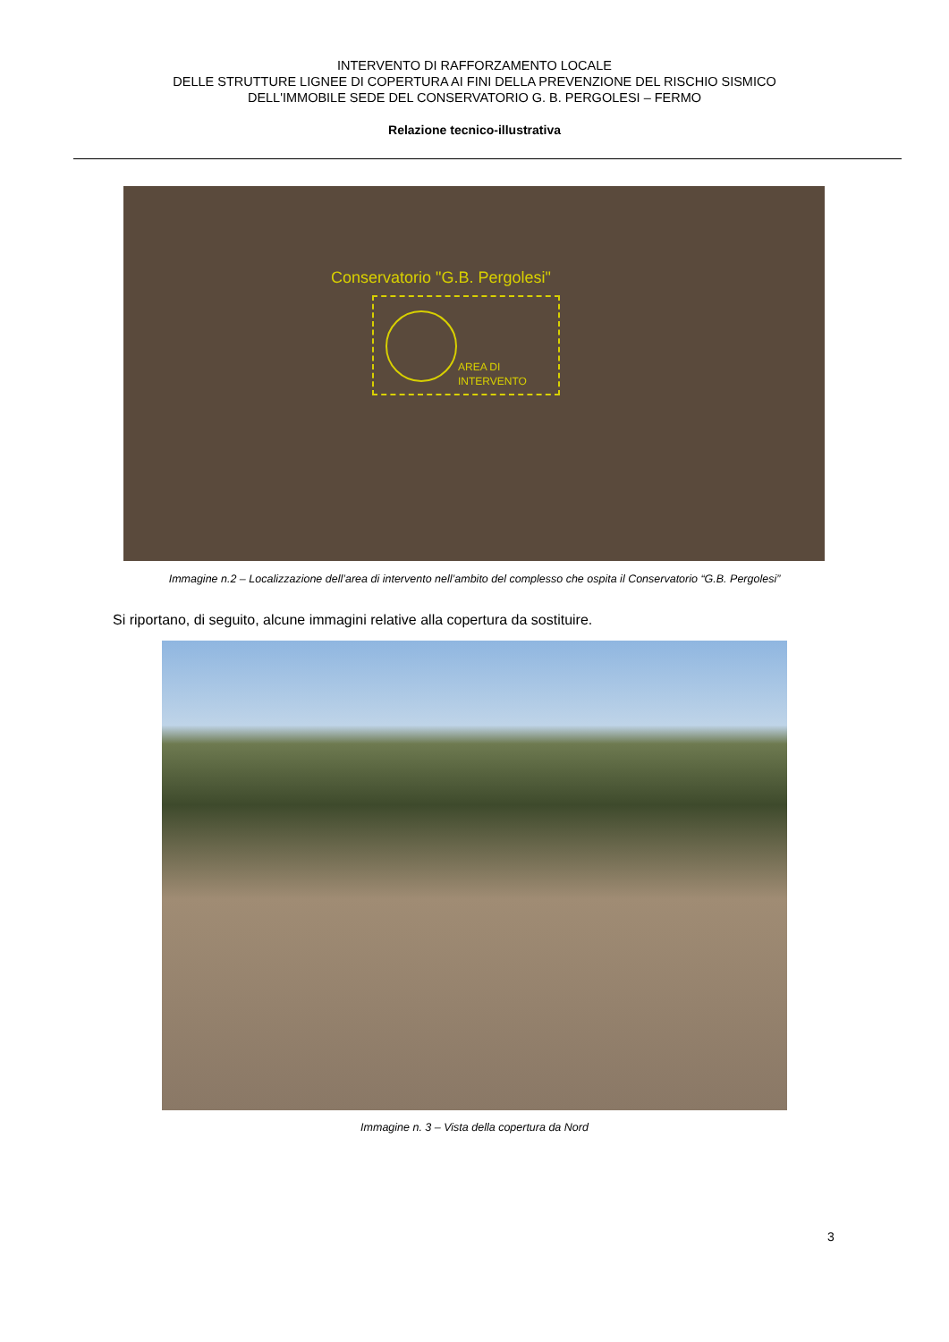INTERVENTO DI RAFFORZAMENTO LOCALE
DELLE STRUTTURE LIGNEE DI COPERTURA AI FINI DELLA PREVENZIONE DEL RISCHIO SISMICO
DELL'IMMOBILE SEDE DEL CONSERVATORIO G. B. PERGOLESI – FERMO
Relazione tecnico-illustrativa
Conservatorio "G.B. Pergolesi"
AREA DI
INTERVENTO
Immagine n.2 – Localizzazione dell’area di intervento nell’ambito del complesso che ospita il Conservatorio “G.B. Pergolesi”
Si riportano, di seguito, alcune immagini relative alla copertura da sostituire.
Immagine n. 3 – Vista della copertura da Nord
3